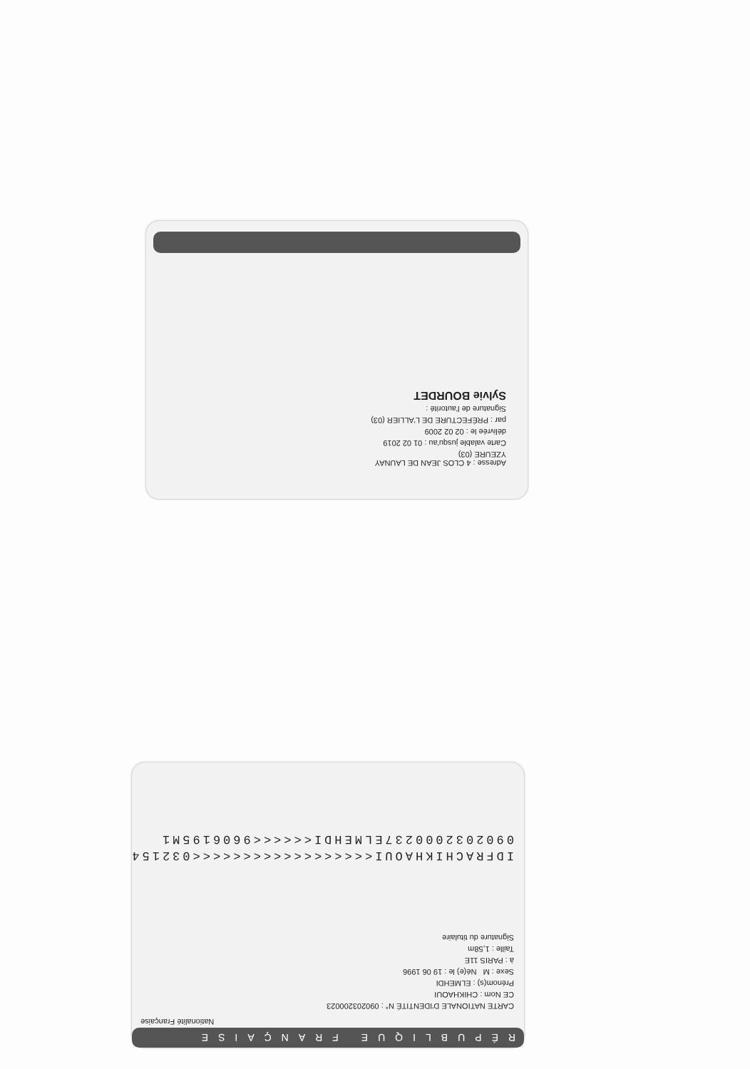Adresse : 4 CLOS JEAN DE LAUNAY
YZEURE (03)
Carte valable jusqu'au : 01 02 2019
délivrée le : 02 02 2009
par : PRÉFECTURE DE L'ALLIER (03)
Signature de l'autorité :
Sylvie BOURDET
RÉPUBLIQUE FRANÇAISE
Nationalité Française
CARTE NATIONALE D'IDENTITÉ N° : 090203200023
CE Nom : CHIKHAOUI
Prénom(s) : ELMEHDI
Sexe : M Né(e) le : 19 06 1996
à : PARIS 11E
Taille : 1,58m
Signature du titulaire
IDFRACHIKHAOUI<<<<<<<<<<<<<<<<<<032154
0902032000237ELMEHDI<<<<<<9606195M1